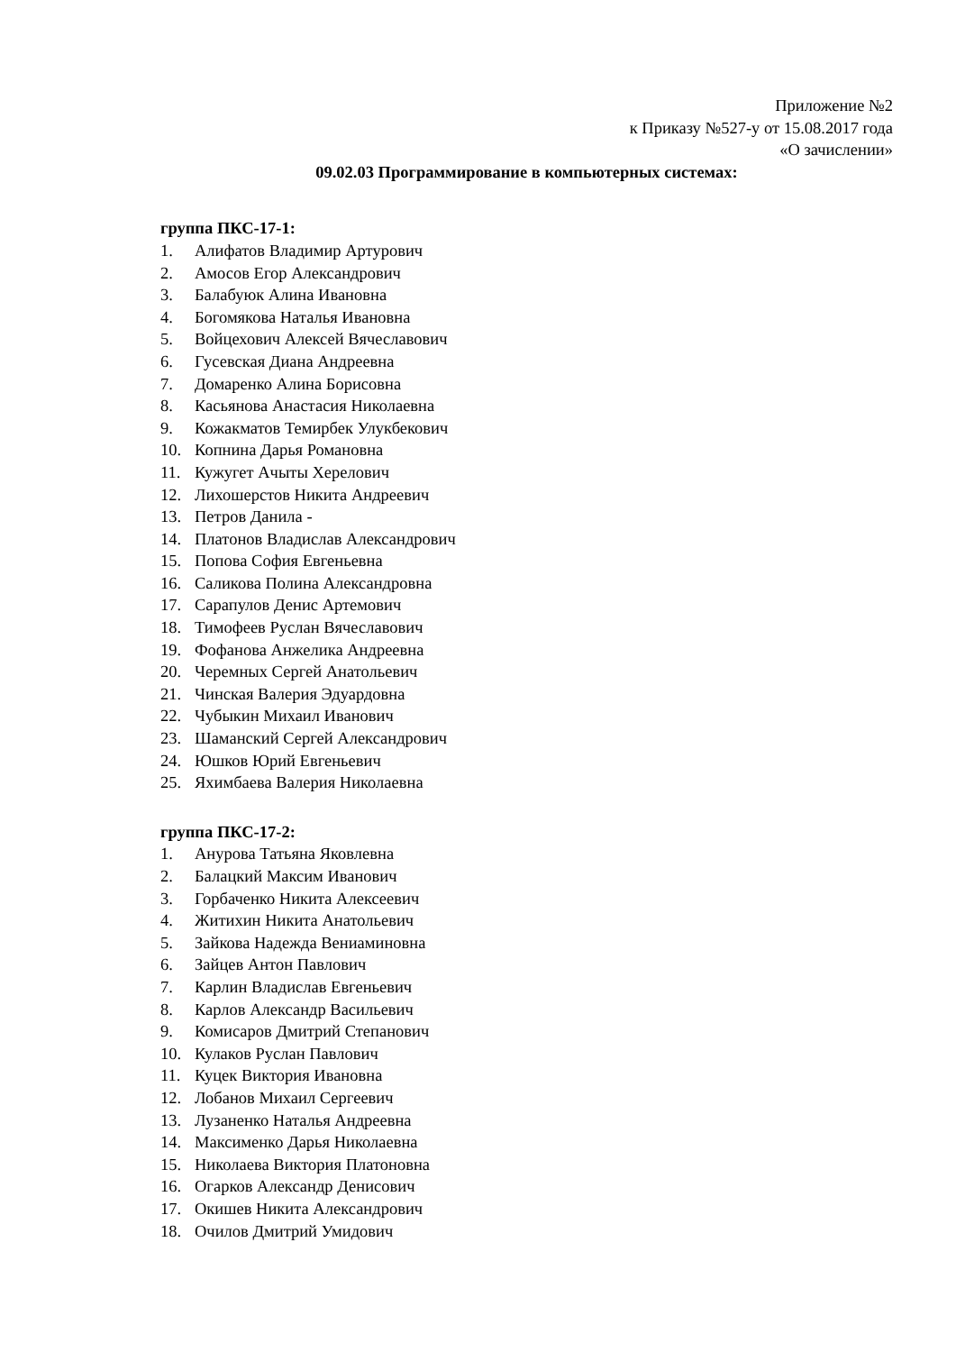Приложение №2
к Приказу №527-у от 15.08.2017 года
«О зачислении»
09.02.03 Программирование в компьютерных системах:
группа ПКС-17-1:
1. Алифатов Владимир Артурович
2. Амосов Егор Александрович
3. Балабуюк Алина Ивановна
4. Богомякова Наталья Ивановна
5. Войцехович Алексей Вячеславович
6. Гусевская Диана Андреевна
7. Домаренко Алина Борисовна
8. Касьянова Анастасия Николаевна
9. Кожакматов Темирбек Улукбекович
10. Копнина Дарья Романовна
11. Кужугет Ачыты Херелович
12. Лихошерстов Никита Андреевич
13. Петров Данила -
14. Платонов Владислав Александрович
15. Попова София Евгеньевна
16. Саликова Полина Александровна
17. Сарапулов Денис Артемович
18. Тимофеев Руслан Вячеславович
19. Фофанова Анжелика Андреевна
20. Черемных Сергей Анатольевич
21. Чинская Валерия Эдуардовна
22. Чубыкин Михаил Иванович
23. Шаманский Сергей Александрович
24. Юшков Юрий Евгеньевич
25. Яхимбаева Валерия Николаевна
группа ПКС-17-2:
1. Анурова Татьяна Яковлевна
2. Балацкий Максим Иванович
3. Горбаченко Никита Алексеевич
4. Житихин Никита Анатольевич
5. Зайкова Надежда Вениаминовна
6. Зайцев Антон Павлович
7. Карлин Владислав Евгеньевич
8. Карлов Александр Васильевич
9. Комисаров Дмитрий Степанович
10. Кулаков Руслан Павлович
11. Куцек Виктория Ивановна
12. Лобанов Михаил Сергеевич
13. Лузаненко Наталья Андреевна
14. Максименко Дарья Николаевна
15. Николаева Виктория Платоновна
16. Огарков Александр Денисович
17. Окишев Никита Александрович
18. Очилов Дмитрий Умидович